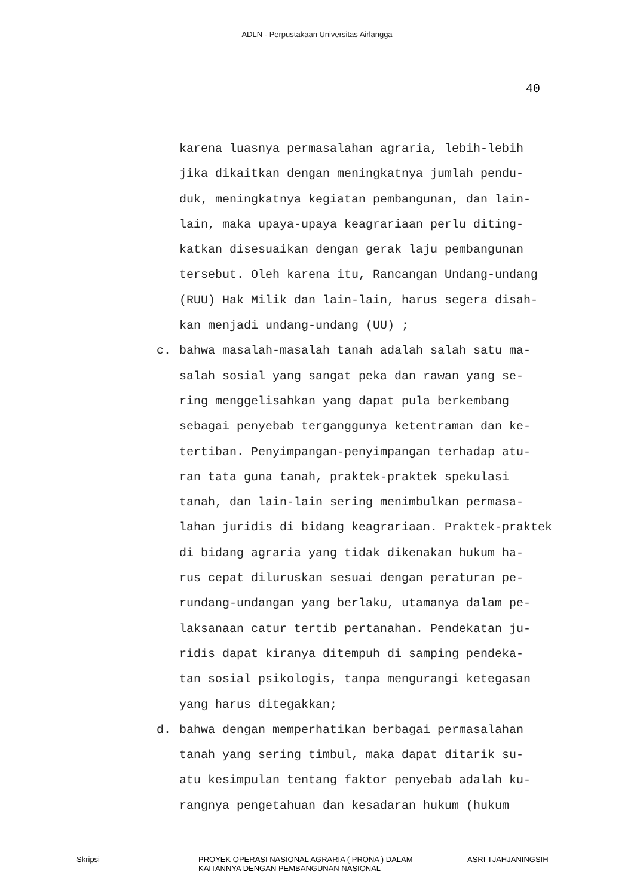ADLN - Perpustakaan Universitas Airlangga
40
karena luasnya permasalahan agraria, lebih-lebih
jika dikaitkan dengan meningkatnya jumlah pendu-
duk, meningkatnya kegiatan pembangunan, dan lain-
lain, maka upaya-upaya keagrariaan perlu diting-
katkan disesuaikan dengan gerak laju pembangunan
tersebut. Oleh karena itu, Rancangan Undang-undang
(RUU) Hak Milik dan lain-lain, harus segera disah-
kan menjadi undang-undang (UU) ;
c. bahwa masalah-masalah tanah adalah salah satu ma-
salah sosial yang sangat peka dan rawan yang se-
ring menggelisahkan yang dapat pula berkembang
sebagai penyebab terganggunya ketentraman dan ke-
tertiban. Penyimpangan-penyimpangan terhadap atu-
ran tata guna tanah, praktek-praktek spekulasi
tanah, dan lain-lain sering menimbulkan permasa-
lahan juridis di bidang keagrariaan. Praktek-praktek
di bidang agraria yang tidak dikenakan hukum ha-
rus cepat diluruskan sesuai dengan peraturan pe-
rundang-undangan yang berlaku, utamanya dalam pe-
laksanaan catur tertib pertanahan. Pendekatan ju-
ridis dapat kiranya ditempuh di samping pendeka-
tan sosial psikologis, tanpa mengurangi ketegasan
yang harus ditegakkan;
d. bahwa dengan memperhatikan berbagai permasalahan
tanah yang sering timbul, maka dapat ditarik su-
atu kesimpulan tentang faktor penyebab adalah ku-
rangnya pengetahuan dan kesadaran hukum (hukum
Skripsi PROYEK OPERASI NASIONAL AGRARIA ( PRONA ) DALAM
KAITANNYA DENGAN PEMBANGUNAN NASIONAL
ASRI TJAHJANINGSIH